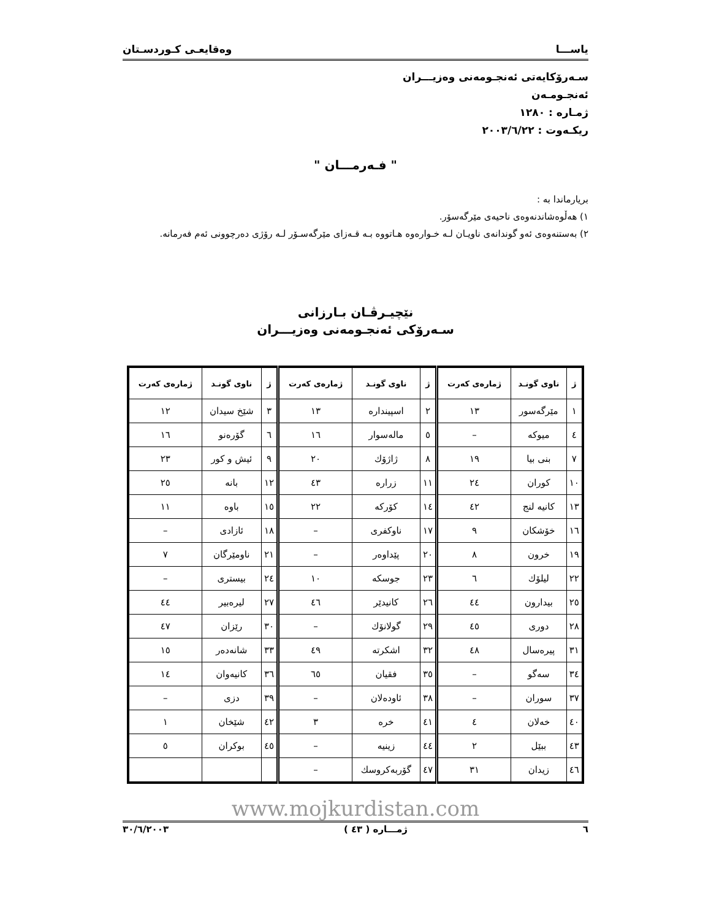یاســـا وەقایعـی کـوردسـتان
سـەرۆکایەتی ئەنجـومەنی وەزیـــران
ئەنجـومـەن
ژمـارە : ۱۲۸۰
ریکـەوت : ۲۰۰۳/٦/۲۲
" فـەرمـــان "
بریارماندا بە :
۱) هەڵوەشاندنەوەی ناحیەی مێرگەسۆر.
۲) بەستنەوەی ئەو گوندانەی ناویـان لـە خـوارەوە هـاتووە بـە قـەزای مێرگەسـۆر لـە رۆژی دەرچوونی ئەم فەرمانە.
نێچیـرڤـان بـارزانی
سـەرۆکی ئەنجـومەنی وەزیـــران
| ژ | ناوی گونـد | ژمارەی کەرت | ژ | ناوی گونـد | ژمارەی کەرت | ژ | ناوی گونـد | ژمارەی کەرت |
| --- | --- | --- | --- | --- | --- | --- | --- | --- |
| ۱ | مێرگەسور | ۱۳ | ۲ | اسپیندارە | ۱۳ | ۳ | شێخ سیدان | ۱۲ |
| ٤ | میوکە | – | ٥ | مالەسوار | ۱٦ | ٦ | گۆرەنو | ۱٦ |
| ۷ | بنی بیا | ۱۹ | ۸ | ژاژۆك | ۲۰ | ۹ | ئیش و کور | ۲۳ |
| ۱۰ | کوران | ۲٤ | ۱۱ | زرارە | ٤۳ | ۱۲ | بانە | ۲٥ |
| ۱۳ | کانیە لنج | ٤۲ | ۱٤ | کۆرکە | ۲۲ | ۱٥ | باوە | ۱۱ |
| ۱٦ | خۆشکان | ۹ | ۱۷ | ناوکفری | – | ۱۸ | ئازادی | – |
| ۱۹ | خرون | ۸ | ۲۰ | پێداوەر | – | ۲۱ | ناومێرگان | ۷ |
| ۲۲ | لیلۆك | ٦ | ۲۳ | جوسکە | ۱۰ | ۲٤ | بیستری | – |
| ۲٥ | بیدارون | ٤٤ | ۲٦ | کانیدێر | ٤٦ | ۲۷ | لیرەبیر | ٤٤ |
| ۲۸ | دوری | ٤٥ | ۲۹ | گولانۆك | – | ۳۰ | رێزان | ٤۷ |
| ۳۱ | پیرەسال | ٤۸ | ۳۲ | اشکرتە | ٤۹ | ۳۳ | شانەدەر | ۱٥ |
| ۳٤ | سەگو | – | ۳٥ | فقیان | ٦٥ | ۳٦ | کانیەوان | ۱٤ |
| ۳۷ | سوران | – | ۳۸ | ئاودەلان | – | ۳۹ | دزی | – |
| ٤۰ | خەلان | ٤ | ٤۱ | خرە | ۳ | ٤۲ | شێخان | ۱ |
| ٤۳ | ببێل | ۲ | ٤٤ | زینیە | – | ٤٥ | بوکران | ٥ |
| ٤٦ | زیدان | ۳۱ | ٤۷ | گۆربەکروسك | – | | | |
www.mojkurdistan.com
٦ ژمـــارە ( ٤۳ ) ۲۰۰۳/٦/۳۰